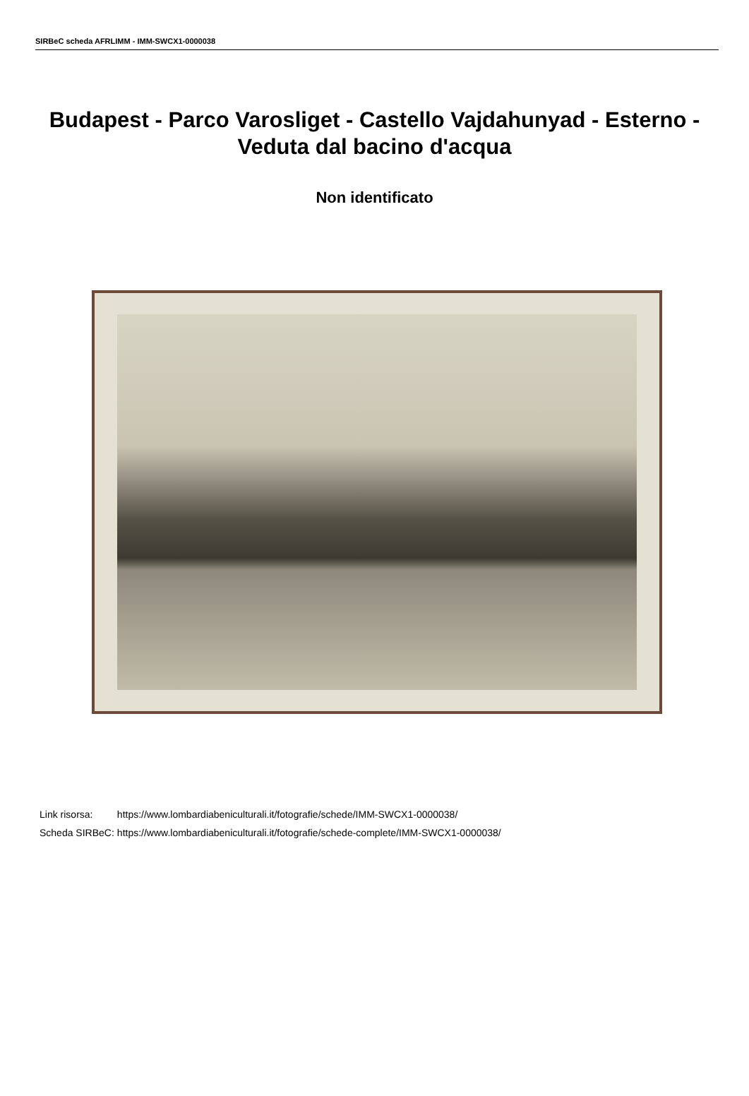SIRBeC scheda AFRLIMM - IMM-SWCX1-0000038
Budapest - Parco Varosliget - Castello Vajdahunyad - Esterno - Veduta dal bacino d'acqua
Non identificato
| Link risorsa: | https://www.lombardiabeniculturali.it/fotografie/schede/IMM-SWCX1-0000038/ |
| Scheda SIRBeC: | https://www.lombardiabeniculturali.it/fotografie/schede-complete/IMM-SWCX1-0000038/ |